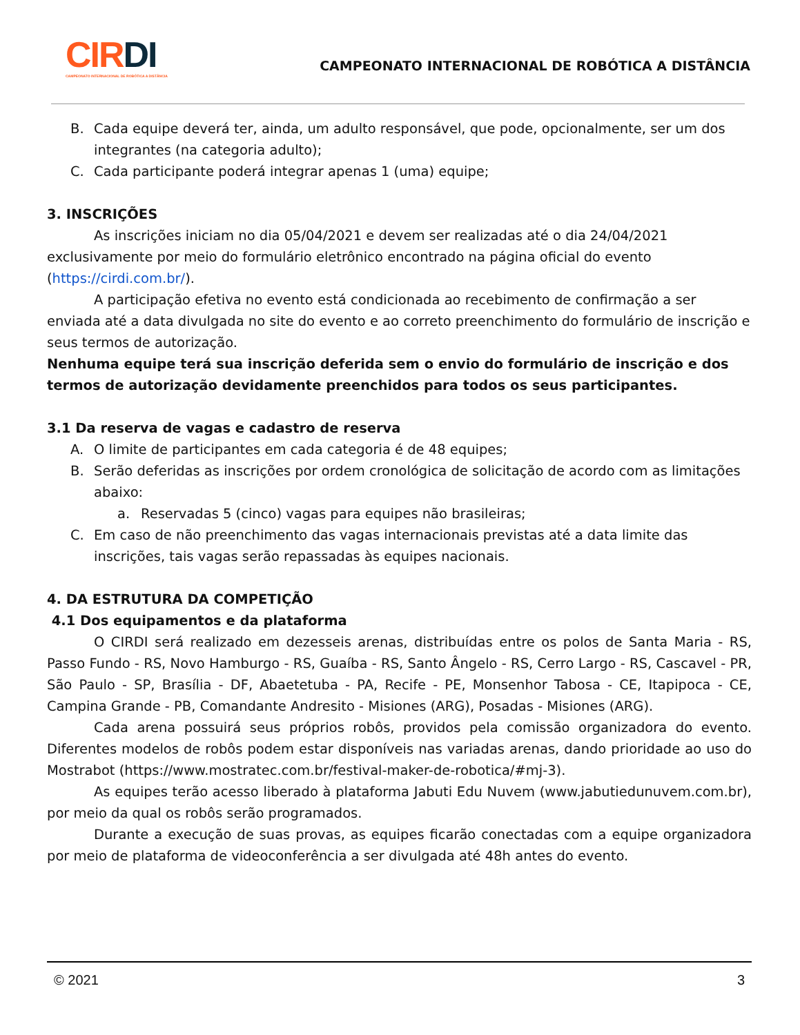CIRDI
CAMPEONATO INTERNACIONAL DE ROBÓTICA A DISTÂNCIA
CAMPEONATO INTERNACIONAL DE ROBÓTICA A DISTÂNCIA
B. Cada equipe deverá ter, ainda, um adulto responsável, que pode, opcionalmente, ser um dos integrantes (na categoria adulto);
C. Cada participante poderá integrar apenas 1 (uma) equipe;
3. INSCRIÇÕES
As inscrições iniciam no dia 05/04/2021 e devem ser realizadas até o dia 24/04/2021 exclusivamente por meio do formulário eletrônico encontrado na página oficial do evento (https://cirdi.com.br/).
A participação efetiva no evento está condicionada ao recebimento de confirmação a ser enviada até a data divulgada no site do evento e ao correto preenchimento do formulário de inscrição e seus termos de autorização.
Nenhuma equipe terá sua inscrição deferida sem o envio do formulário de inscrição e dos termos de autorização devidamente preenchidos para todos os seus participantes.
3.1 Da reserva de vagas e cadastro de reserva
A. O limite de participantes em cada categoria é de 48 equipes;
B. Serão deferidas as inscrições por ordem cronológica de solicitação de acordo com as limitações abaixo:
a. Reservadas 5 (cinco) vagas para equipes não brasileiras;
C. Em caso de não preenchimento das vagas internacionais previstas até a data limite das inscrições, tais vagas serão repassadas às equipes nacionais.
4. DA ESTRUTURA DA COMPETIÇÃO
4.1 Dos equipamentos e da plataforma
O CIRDI será realizado em dezesseis arenas, distribuídas entre os polos de Santa Maria - RS, Passo Fundo - RS, Novo Hamburgo - RS, Guaíba - RS, Santo Ângelo - RS, Cerro Largo - RS, Cascavel - PR, São Paulo - SP, Brasília - DF, Abaetetuba - PA, Recife - PE, Monsenhor Tabosa - CE, Itapipoca - CE, Campina Grande - PB, Comandante Andresito - Misiones (ARG), Posadas - Misiones (ARG).
Cada arena possuirá seus próprios robôs, providos pela comissão organizadora do evento. Diferentes modelos de robôs podem estar disponíveis nas variadas arenas, dando prioridade ao uso do Mostrabot (https://www.mostratec.com.br/festival-maker-de-robotica/#mj-3).
As equipes terão acesso liberado à plataforma Jabuti Edu Nuvem (www.jabutiedunuvem.com.br), por meio da qual os robôs serão programados.
Durante a execução de suas provas, as equipes ficarão conectadas com a equipe organizadora por meio de plataforma de videoconferência a ser divulgada até 48h antes do evento.
© 2021 3